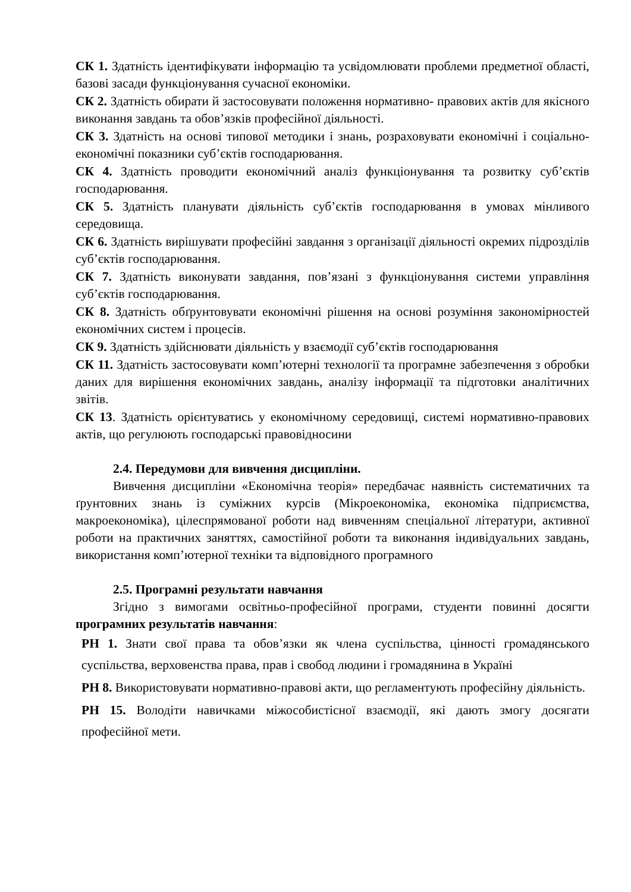СК 1. Здатність ідентифікувати інформацію та усвідомлювати проблеми предметної області, базові засади функціонування сучасної економіки.
СК 2. Здатність обирати й застосовувати положення нормативно- правових актів для якісного виконання завдань та обов’язків професійної діяльності.
СК 3. Здатність на основі типової методики і знань, розраховувати економічні і соціально-економічні показники суб’єктів господарювання.
СК 4. Здатність проводити економічний аналіз функціонування та розвитку суб’єктів господарювання.
СК 5. Здатність планувати діяльність суб’єктів господарювання в умовах мінливого середовища.
СК 6. Здатність вирішувати професійні завдання з організації діяльності окремих підрозділів суб’єктів господарювання.
СК 7. Здатність виконувати завдання, пов’язані з функціонування системи управління суб’єктів господарювання.
СК 8. Здатність обґрунтовувати економічні рішення на основі розуміння закономірностей економічних систем і процесів.
СК 9. Здатність здійснювати діяльність у взаємодії суб’єктів господарювання
СК 11. Здатність застосовувати комп’ютерні технології та програмне забезпечення з обробки даних для вирішення економічних завдань, аналізу інформації та підготовки аналітичних звітів.
СК 13. Здатність орієнтуватись у економічному середовищі, системі нормативно-правових актів, що регулюють господарські правовідносини
2.4. Передумови для вивчення дисципліни.
Вивчення дисципліни «Економічна теорія» передбачає наявність систематичних та ґрунтовних знань із суміжних курсів (Мікроекономіка, економіка підприємства, макроекономіка), цілеспрямованої роботи над вивченням спеціальної літератури, активної роботи на практичних заняттях, самостійної роботи та виконання індивідуальних завдань, використання комп’ютерної техніки та відповідного програмного
2.5. Програмні результати навчання
Згідно з вимогами освітньо-професійної програми, студенти повинні досягти програмних результатів навчання:
РН 1. Знати свої права та обов’язки як члена суспільства, цінності громадянського суспільства, верховенства права, прав і свобод людини і громадянина в Україні
РН 8. Використовувати нормативно-правові акти, що регламентують професійну діяльність.
РН 15. Володіти навичками міжособистісної взаємодії, які дають змогу досягати професійної мети.